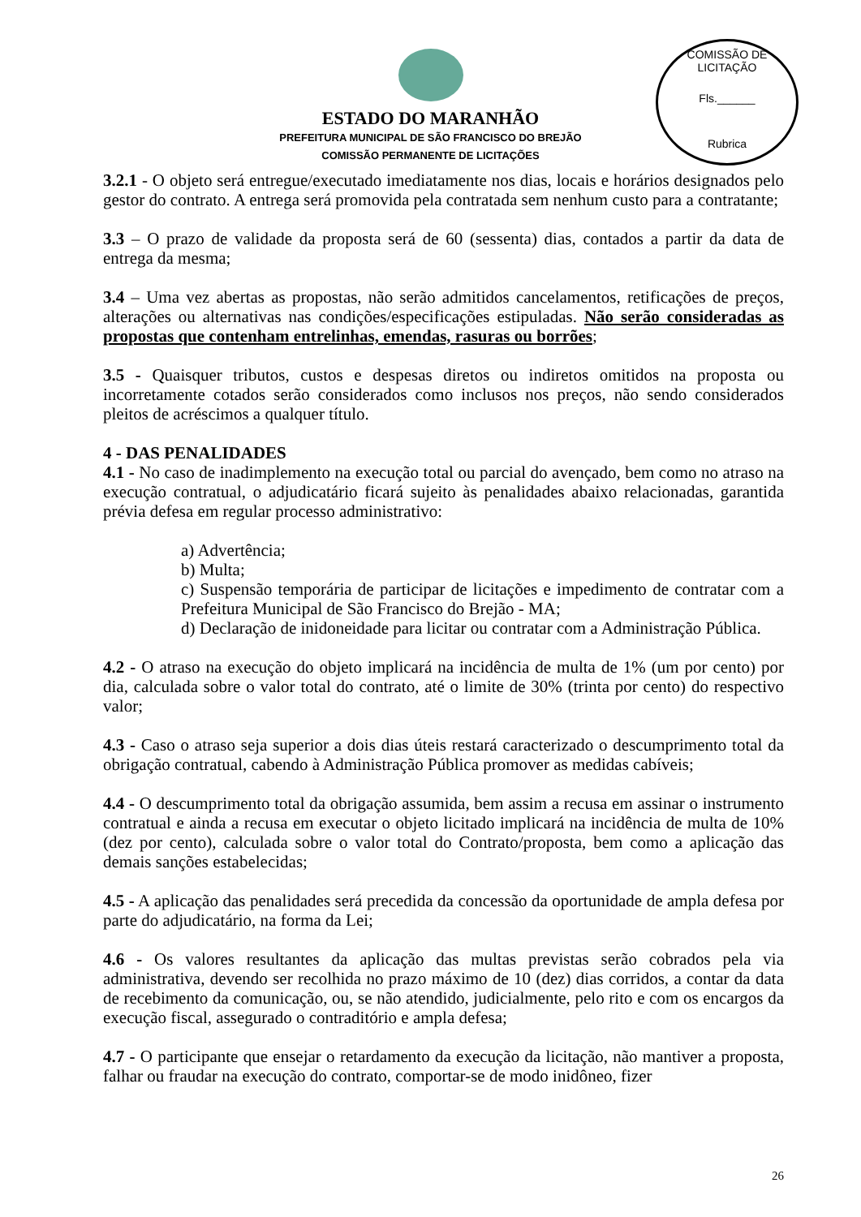COMISSÃO DE LICITAÇÃO
Fls.______
Rubrica
ESTADO DO MARANHÃO
PREFEITURA MUNICIPAL DE SÃO FRANCISCO DO BREJÃO
COMISSÃO PERMANENTE DE LICITAÇÕES
3.2.1 - O objeto será entregue/executado imediatamente nos dias, locais e horários designados pelo gestor do contrato. A entrega será promovida pela contratada sem nenhum custo para a contratante;
3.3 – O prazo de validade da proposta será de 60 (sessenta) dias, contados a partir da data de entrega da mesma;
3.4 – Uma vez abertas as propostas, não serão admitidos cancelamentos, retificações de preços, alterações ou alternativas nas condições/especificações estipuladas. Não serão consideradas as propostas que contenham entrelinhas, emendas, rasuras ou borrões;
3.5 - Quaisquer tributos, custos e despesas diretos ou indiretos omitidos na proposta ou incorretamente cotados serão considerados como inclusos nos preços, não sendo considerados pleitos de acréscimos a qualquer título.
4 - DAS PENALIDADES
4.1 - No caso de inadimplemento na execução total ou parcial do avençado, bem como no atraso na execução contratual, o adjudicatário ficará sujeito às penalidades abaixo relacionadas, garantida prévia defesa em regular processo administrativo:
a) Advertência;
b) Multa;
c) Suspensão temporária de participar de licitações e impedimento de contratar com a Prefeitura Municipal de São Francisco do Brejão - MA;
d) Declaração de inidoneidade para licitar ou contratar com a Administração Pública.
4.2 - O atraso na execução do objeto implicará na incidência de multa de 1% (um por cento) por dia, calculada sobre o valor total do contrato, até o limite de 30% (trinta por cento) do respectivo valor;
4.3 - Caso o atraso seja superior a dois dias úteis restará caracterizado o descumprimento total da obrigação contratual, cabendo à Administração Pública promover as medidas cabíveis;
4.4 - O descumprimento total da obrigação assumida, bem assim a recusa em assinar o instrumento contratual e ainda a recusa em executar o objeto licitado implicará na incidência de multa de 10% (dez por cento), calculada sobre o valor total do Contrato/proposta, bem como a aplicação das demais sanções estabelecidas;
4.5 - A aplicação das penalidades será precedida da concessão da oportunidade de ampla defesa por parte do adjudicatário, na forma da Lei;
4.6 - Os valores resultantes da aplicação das multas previstas serão cobrados pela via administrativa, devendo ser recolhida no prazo máximo de 10 (dez) dias corridos, a contar da data de recebimento da comunicação, ou, se não atendido, judicialmente, pelo rito e com os encargos da execução fiscal, assegurado o contraditório e ampla defesa;
4.7 - O participante que ensejar o retardamento da execução da licitação, não mantiver a proposta, falhar ou fraudar na execução do contrato, comportar-se de modo inidôneo, fizer
26